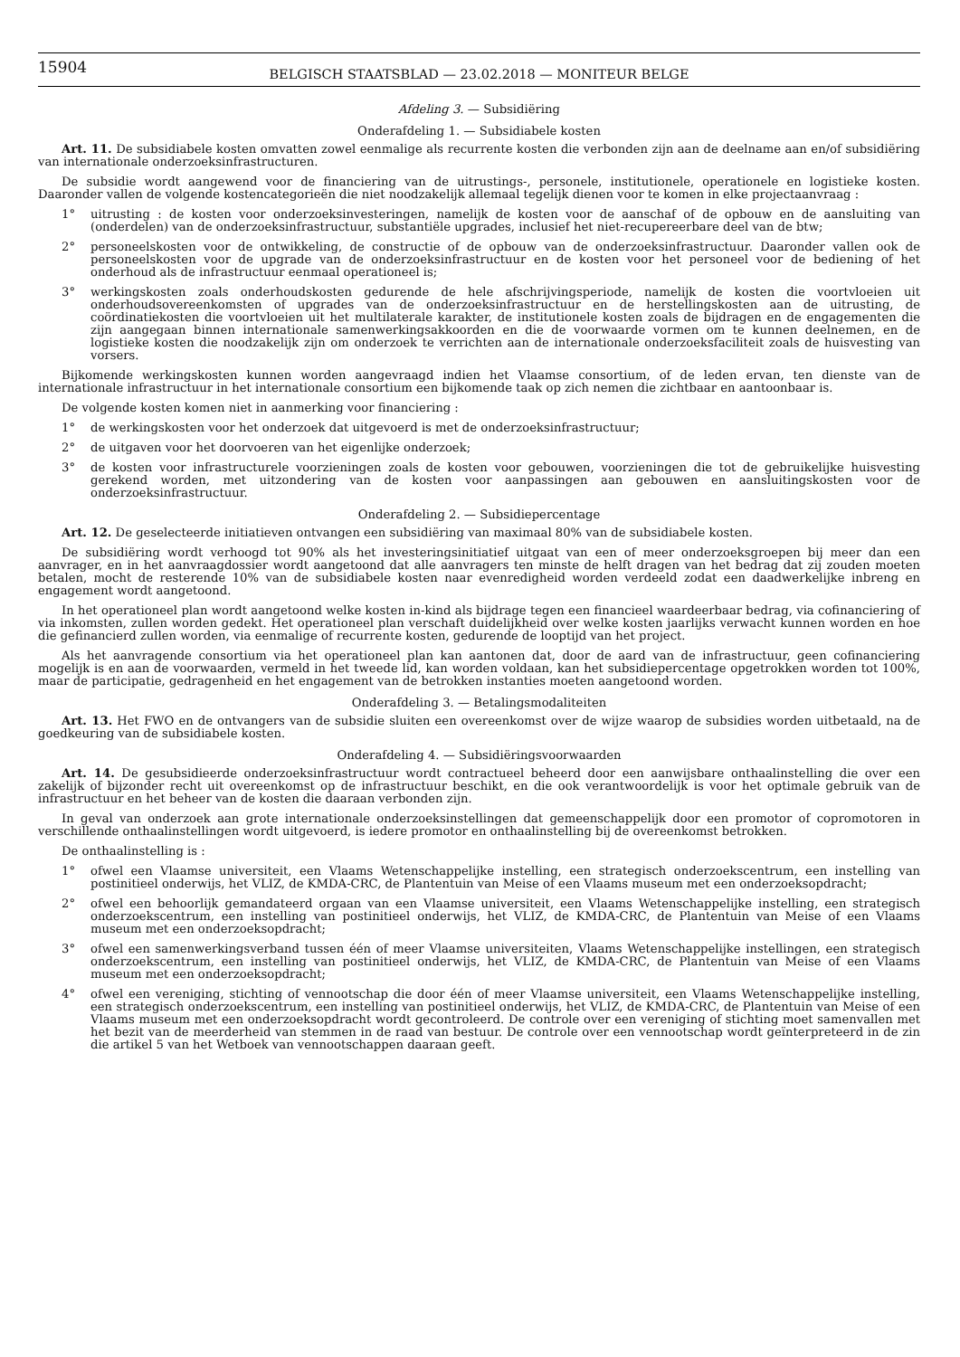15904
BELGISCH STAATSBLAD — 23.02.2018 — MONITEUR BELGE
Afdeling 3. — Subsidiëring
Onderafdeling 1. — Subsidiabele kosten
Art. 11. De subsidiabele kosten omvatten zowel eenmalige als recurrente kosten die verbonden zijn aan de deelname aan en/of subsidiëring van internationale onderzoeksinfrastructuren.
De subsidie wordt aangewend voor de financiering van de uitrustings-, personele, institutionele, operationele en logistieke kosten. Daaronder vallen de volgende kostencategorieën die niet noodzakelijk allemaal tegelijk dienen voor te komen in elke projectaanvraag :
1° uitrusting : de kosten voor onderzoeksinvesteringen, namelijk de kosten voor de aanschaf of de opbouw en de aansluiting van (onderdelen) van de onderzoeksinfrastructuur, substantiële upgrades, inclusief het niet-recupereerbare deel van de btw;
2° personeelskosten voor de ontwikkeling, de constructie of de opbouw van de onderzoeksinfrastructuur. Daaronder vallen ook de personeelskosten voor de upgrade van de onderzoeksinfrastructuur en de kosten voor het personeel voor de bediening of het onderhoud als de infrastructuur eenmaal operationeel is;
3° werkingskosten zoals onderhoudskosten gedurende de hele afschrijvingsperiode, namelijk de kosten die voortvloeien uit onderhoudsovereenkomsten of upgrades van de onderzoeksinfrastructuur en de herstellingskosten aan de uitrusting, de coördinatiekosten die voortvloeien uit het multilaterale karakter, de institutionele kosten zoals de bijdragen en de engagementen die zijn aangegaan binnen internationale samenwerkingsakkoorden en die de voorwaarde vormen om te kunnen deelnemen, en de logistieke kosten die noodzakelijk zijn om onderzoek te verrichten aan de internationale onderzoeksfaciliteit zoals de huisvesting van vorsers.
Bijkomende werkingskosten kunnen worden aangevraagd indien het Vlaamse consortium, of de leden ervan, ten dienste van de internationale infrastructuur in het internationale consortium een bijkomende taak op zich nemen die zichtbaar en aantoonbaar is.
De volgende kosten komen niet in aanmerking voor financiering :
1° de werkingskosten voor het onderzoek dat uitgevoerd is met de onderzoeksinfrastructuur;
2° de uitgaven voor het doorvoeren van het eigenlijke onderzoek;
3° de kosten voor infrastructurele voorzieningen zoals de kosten voor gebouwen, voorzieningen die tot de gebruikelijke huisvesting gerekend worden, met uitzondering van de kosten voor aanpassingen aan gebouwen en aansluitingskosten voor de onderzoeksinfrastructuur.
Onderafdeling 2. — Subsidiepercentage
Art. 12. De geselecteerde initiatieven ontvangen een subsidiëring van maximaal 80% van de subsidiabele kosten.
De subsidiëring wordt verhoogd tot 90% als het investeringsinitiatief uitgaat van een of meer onderzoeksgroepen bij meer dan een aanvrager, en in het aanvraagdossier wordt aangetoond dat alle aanvragers ten minste de helft dragen van het bedrag dat zij zouden moeten betalen, mocht de resterende 10% van de subsidiabele kosten naar evenredigheid worden verdeeld zodat een daadwerkelijke inbreng en engagement wordt aangetoond.
In het operationeel plan wordt aangetoond welke kosten in-kind als bijdrage tegen een financieel waardeerbaar bedrag, via cofinanciering of via inkomsten, zullen worden gedekt. Het operationeel plan verschaft duidelijkheid over welke kosten jaarlijks verwacht kunnen worden en hoe die gefinancierd zullen worden, via eenmalige of recurrente kosten, gedurende de looptijd van het project.
Als het aanvragende consortium via het operationeel plan kan aantonen dat, door de aard van de infrastructuur, geen cofinanciering mogelijk is en aan de voorwaarden, vermeld in het tweede lid, kan worden voldaan, kan het subsidiepercentage opgetrokken worden tot 100%, maar de participatie, gedragenheid en het engagement van de betrokken instanties moeten aangetoond worden.
Onderafdeling 3. — Betalingsmodaliteiten
Art. 13. Het FWO en de ontvangers van de subsidie sluiten een overeenkomst over de wijze waarop de subsidies worden uitbetaald, na de goedkeuring van de subsidiabele kosten.
Onderafdeling 4. — Subsidiëringsvoorwaarden
Art. 14. De gesubsidieerde onderzoeksinfrastructuur wordt contractueel beheerd door een aanwijsbare onthaalinstelling die over een zakelijk of bijzonder recht uit overeenkomst op de infrastructuur beschikt, en die ook verantwoordelijk is voor het optimale gebruik van de infrastructuur en het beheer van de kosten die daaraan verbonden zijn.
In geval van onderzoek aan grote internationale onderzoeksinstellingen dat gemeenschappelijk door een promotor of copromotoren in verschillende onthaalinstellingen wordt uitgevoerd, is iedere promotor en onthaalinstelling bij de overeenkomst betrokken.
De onthaalinstelling is :
1° ofwel een Vlaamse universiteit, een Vlaams Wetenschappelijke instelling, een strategisch onderzoekscentrum, een instelling van postinitieel onderwijs, het VLIZ, de KMDA-CRC, de Plantentuin van Meise of een Vlaams museum met een onderzoeksopdracht;
2° ofwel een behoorlijk gemandateerd orgaan van een Vlaamse universiteit, een Vlaams Wetenschappelijke instelling, een strategisch onderzoekscentrum, een instelling van postinitieel onderwijs, het VLIZ, de KMDA-CRC, de Plantentuin van Meise of een Vlaams museum met een onderzoeksopdracht;
3° ofwel een samenwerkingsverband tussen één of meer Vlaamse universiteiten, Vlaams Wetenschappelijke instellingen, een strategisch onderzoekscentrum, een instelling van postinitieel onderwijs, het VLIZ, de KMDA-CRC, de Plantentuin van Meise of een Vlaams museum met een onderzoeksopdracht;
4° ofwel een vereniging, stichting of vennootschap die door één of meer Vlaamse universiteit, een Vlaams Wetenschappelijke instelling, een strategisch onderzoekscentrum, een instelling van postinitieel onderwijs, het VLIZ, de KMDA-CRC, de Plantentuin van Meise of een Vlaams museum met een onderzoeksopdracht wordt gecontroleerd. De controle over een vereniging of stichting moet samenvallen met het bezit van de meerderheid van stemmen in de raad van bestuur. De controle over een vennootschap wordt geïnterpreteerd in de zin die artikel 5 van het Wetboek van vennootschappen daaraan geeft.